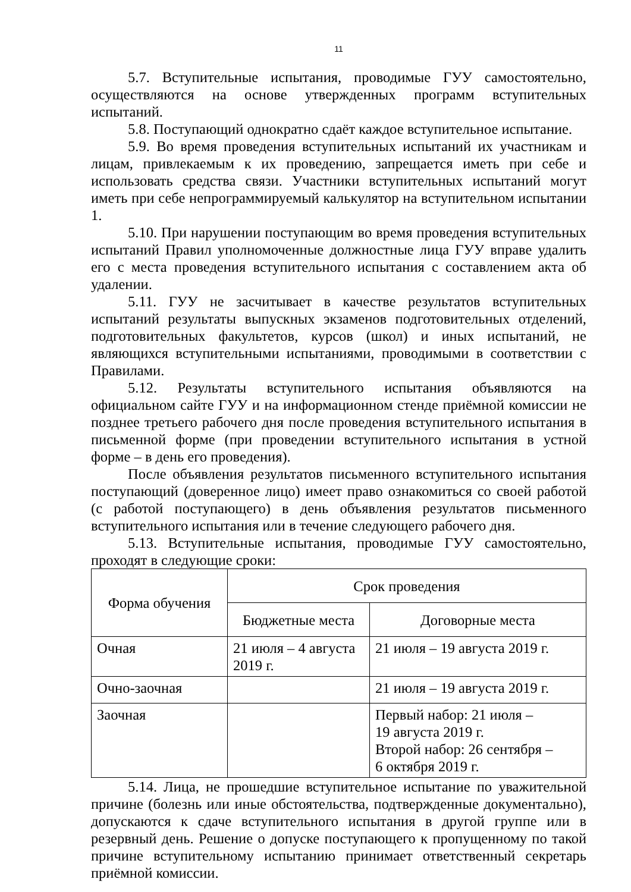11
5.7. Вступительные испытания, проводимые ГУУ самостоятельно, осуществляются на основе утвержденных программ вступительных испытаний.
5.8. Поступающий однократно сдаёт каждое вступительное испытание.
5.9. Во время проведения вступительных испытаний их участникам и лицам, привлекаемым к их проведению, запрещается иметь при себе и использовать средства связи. Участники вступительных испытаний могут иметь при себе непрограммируемый калькулятор на вступительном испытании 1.
5.10. При нарушении поступающим во время проведения вступительных испытаний Правил уполномоченные должностные лица ГУУ вправе удалить его с места проведения вступительного испытания с составлением акта об удалении.
5.11. ГУУ не засчитывает в качестве результатов вступительных испытаний результаты выпускных экзаменов подготовительных отделений, подготовительных факультетов, курсов (школ) и иных испытаний, не являющихся вступительными испытаниями, проводимыми в соответствии с Правилами.
5.12. Результаты вступительного испытания объявляются на официальном сайте ГУУ и на информационном стенде приёмной комиссии не позднее третьего рабочего дня после проведения вступительного испытания в письменной форме (при проведении вступительного испытания в устной форме – в день его проведения).
После объявления результатов письменного вступительного испытания поступающий (доверенное лицо) имеет право ознакомиться со своей работой (с работой поступающего) в день объявления результатов письменного вступительного испытания или в течение следующего рабочего дня.
5.13. Вступительные испытания, проводимые ГУУ самостоятельно, проходят в следующие сроки:
| Форма обучения | Срок проведения | |
| --- | --- | --- |
| | Бюджетные места | Договорные места |
| Очная | 21 июля – 4 августа 2019 г. | 21 июля – 19 августа 2019 г. |
| Очно-заочная | | 21 июля – 19 августа 2019 г. |
| Заочная | | Первый набор: 21 июля – 19 августа 2019 г. Второй набор: 26 сентября – 6 октября 2019 г. |
5.14. Лица, не прошедшие вступительное испытание по уважительной причине (болезнь или иные обстоятельства, подтвержденные документально), допускаются к сдаче вступительного испытания в другой группе или в резервный день. Решение о допуске поступающего к пропущенному по такой причине вступительному испытанию принимает ответственный секретарь приёмной комиссии.